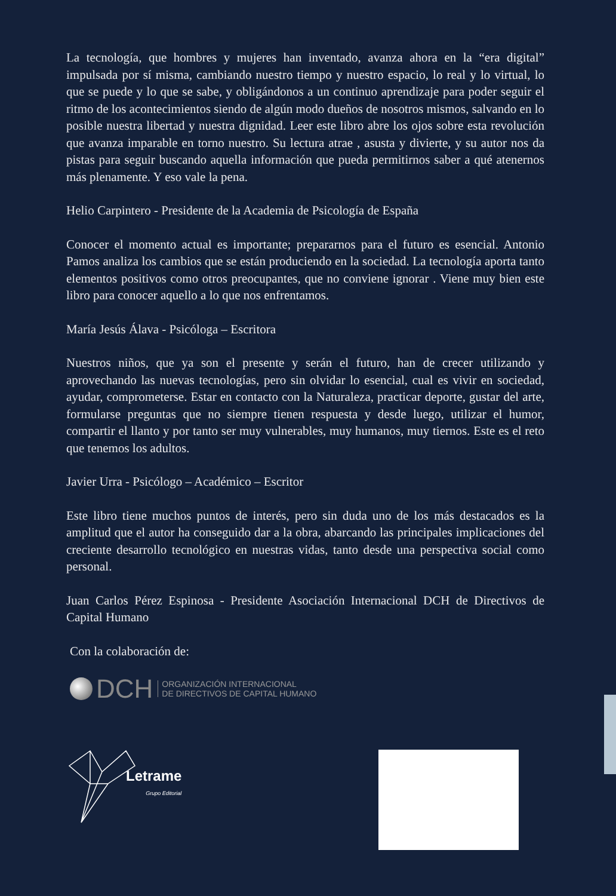La tecnología, que hombres y mujeres han inventado, avanza ahora en la “era digital” impulsada por sí misma, cambiando nuestro tiempo y nuestro espacio, lo real y lo virtual, lo que se puede y lo que se sabe, y obligándonos a un continuo aprendizaje para poder seguir el ritmo de los acontecimientos siendo de algún modo dueños de nosotros mismos, salvando en lo posible nuestra libertad y nuestra dignidad. Leer este libro abre los ojos sobre esta revolución que avanza imparable en torno nuestro. Su lectura atrae , asusta y divierte, y su autor nos da pistas para seguir buscando aquella información que pueda permitirnos saber a qué atenernos más plenamente. Y eso vale la pena.
Helio Carpintero - Presidente de la Academia de Psicología de España
Conocer el momento actual es importante; prepararnos para el futuro es esencial. Antonio Pamos analiza los cambios que se están produciendo en la sociedad. La tecnología aporta tanto elementos positivos como otros preocupantes, que no conviene ignorar . Viene muy bien este libro para conocer aquello a lo que nos enfrentamos.
María Jesús Álava - Psicóloga – Escritora
Nuestros niños, que ya son el presente y serán el futuro, han de crecer utilizando y aprovechando las nuevas tecnologías, pero sin olvidar lo esencial, cual es vivir en sociedad, ayudar, comprometerse. Estar en contacto con la Naturaleza, practicar deporte, gustar del arte, formularse preguntas que no siempre tienen respuesta y desde luego, utilizar el humor, compartir el llanto y por tanto ser muy vulnerables, muy humanos, muy tiernos. Este es el reto que tenemos los adultos.
Javier Urra - Psicólogo – Académico – Escritor
Este libro tiene muchos puntos de interés, pero sin duda uno de los más destacados es la amplitud que el autor ha conseguido dar a la obra, abarcando las principales implicaciones del creciente desarrollo tecnológico en nuestras vidas, tanto desde una perspectiva social como personal.
Juan Carlos Pérez Espinosa - Presidente Asociación Internacional DCH de Directivos de Capital Humano
Con la colaboración de:
DCH
ORGANIZACIÓN INTERNACIONAL
DE DIRECTIVOS DE CAPITAL HUMANO
Letrame
Grupo Editorial